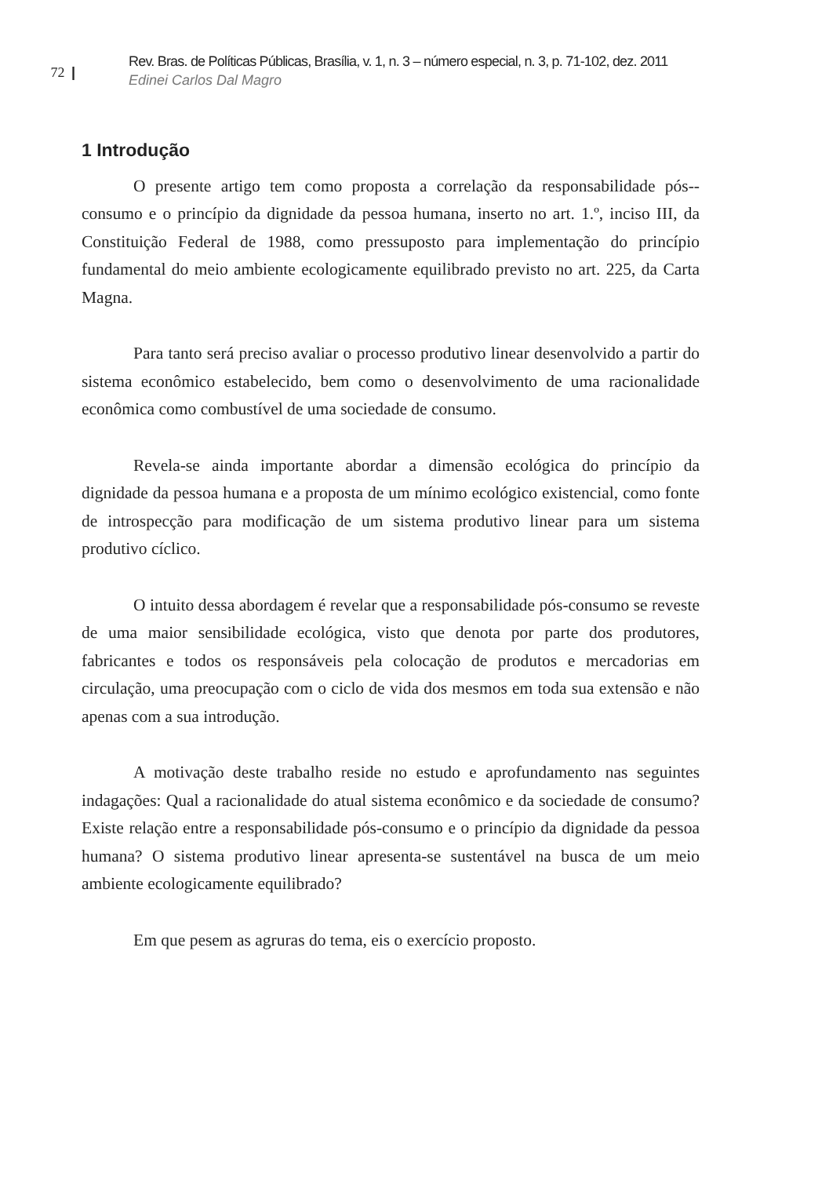72 |
Rev. Bras. de Políticas Públicas, Brasília, v. 1, n. 3 – número especial, n. 3, p. 71-102, dez. 2011
Edinei Carlos Dal Magro
1 Introdução
O presente artigo tem como proposta a correlação da responsabilidade pós--consumo e o princípio da dignidade da pessoa humana, inserto no art. 1.º, inciso III, da Constituição Federal de 1988, como pressuposto para implementação do princípio fundamental do meio ambiente ecologicamente equilibrado previsto no art. 225, da Carta Magna.
Para tanto será preciso avaliar o processo produtivo linear desenvolvido a partir do sistema econômico estabelecido, bem como o desenvolvimento de uma racionalidade econômica como combustível de uma sociedade de consumo.
Revela-se ainda importante abordar a dimensão ecológica do princípio da dignidade da pessoa humana e a proposta de um mínimo ecológico existencial, como fonte de introspecção para modificação de um sistema produtivo linear para um sistema produtivo cíclico.
O intuito dessa abordagem é revelar que a responsabilidade pós-consumo se reveste de uma maior sensibilidade ecológica, visto que denota por parte dos produtores, fabricantes e todos os responsáveis pela colocação de produtos e mercadorias em circulação, uma preocupação com o ciclo de vida dos mesmos em toda sua extensão e não apenas com a sua introdução.
A motivação deste trabalho reside no estudo e aprofundamento nas seguintes indagações: Qual a racionalidade do atual sistema econômico e da sociedade de consumo? Existe relação entre a responsabilidade pós-consumo e o princípio da dignidade da pessoa humana? O sistema produtivo linear apresenta-se sustentável na busca de um meio ambiente ecologicamente equilibrado?
Em que pesem as agruras do tema, eis o exercício proposto.